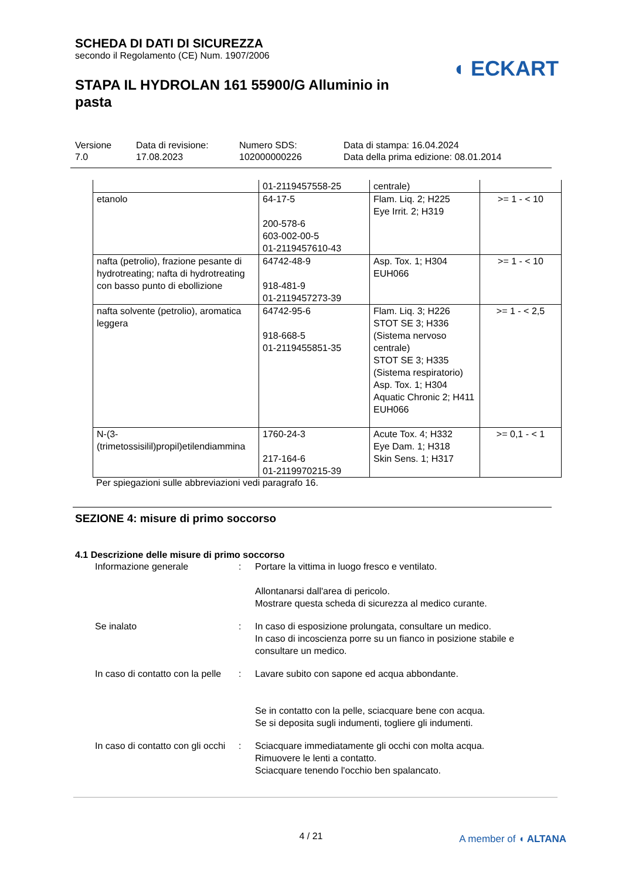SCHEDA DI DATI DI SICUREZZA
secondo il Regolamento (CE) Num. 1907/2006
◖ ECKART
STAPA IL HYDROLAN 161 55900/G Alluminio in pasta
Versione
7.0
Data di revisione:
17.08.2023
Numero SDS:
102000000226
Data di stampa: 16.04.2024
Data della prima edizione: 08.01.2014
| | 01-2119457558-25 | centrale) | |
| etanolo | 64-17-5 200-578-6 603-002-00-5 01-2119457610-43 | Flam. Liq. 2; H225 Eye Irrit. 2; H319 | >= 1 - < 10 |
| nafta (petrolio), frazione pesante di hydrotreating; nafta di hydrotreating con basso punto di ebollizione | 64742-48-9 918-481-9 01-2119457273-39 | Asp. Tox. 1; H304 EUH066 | >= 1 - < 10 |
| nafta solvente (petrolio), aromatica leggera | 64742-95-6 918-668-5 01-2119455851-35 | Flam. Liq. 3; H226 STOT SE 3; H336 (Sistema nervoso centrale) STOT SE 3; H335 (Sistema respiratorio) Asp. Tox. 1; H304 Aquatic Chronic 2; H411 EUH066 | >= 1 - < 2,5 |
| N-(3-(trimetossisilil)propil)etilendiammina | 1760-24-3 217-164-6 01-2119970215-39 | Acute Tox. 4; H332 Eye Dam. 1; H318 Skin Sens. 1; H317 | >= 0,1 - < 1 |
Per spiegazioni sulle abbreviazioni vedi paragrafo 16.
SEZIONE 4: misure di primo soccorso
4.1 Descrizione delle misure di primo soccorso
| Informazione generale | : | Portare la vittima in luogo fresco e ventilato. Allontanarsi dall'area di pericolo. Mostrare questa scheda di sicurezza al medico curante. |
| Se inalato | : | In caso di esposizione prolungata, consultare un medico. In caso di incoscienza porre su un fianco in posizione stabile e consultare un medico. |
| In caso di contatto con la pelle | : | Lavare subito con sapone ed acqua abbondante. Se in contatto con la pelle, sciacquare bene con acqua. Se si deposita sugli indumenti, togliere gli indumenti. |
| In caso di contatto con gli occhi | : | Sciacquare immediatamente gli occhi con molta acqua. Rimuovere le lenti a contatto. Sciacquare tenendo l'occhio ben spalancato. |
4 / 21 A member of ◖ ALTANA